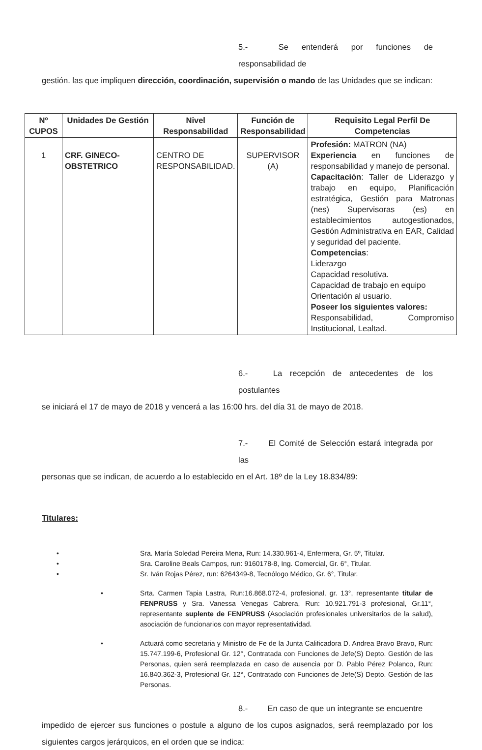5.- Se entenderá por funciones de responsabilidad de
gestión. las que impliquen dirección, coordinación, supervisión o mando de las Unidades que se indican:
| Nº CUPOS | Unidades De Gestión | Nivel Responsabilidad | Función de Responsabilidad | Requisito Legal Perfil De Competencias |
| --- | --- | --- | --- | --- |
| 1 | CRF. GINECO-OBSTETRICO | CENTRO DE RESPONSABILIDAD. | SUPERVISOR (A) | Profesión: MATRON (NA) Experiencia en funciones de responsabilidad y manejo de personal. Capacitación : Taller de Liderazgo y trabajo en equipo, Planificación estratégica, Gestión para Matronas (nes) Supervisoras (es) en establecimientos autogestionados, Gestión Administrativa en EAR, Calidad y seguridad del paciente. Competencias : Liderazgo Capacidad resolutiva. Capacidad de trabajo en equipo Orientación al usuario. Poseer los siguientes valores: Responsabilidad, Compromiso Institucional, Lealtad. |
6.- La recepción de antecedentes de los postulantes
se iniciará el 17 de mayo de 2018 y vencerá a las 16:00 hrs. del día 31 de mayo de 2018.
7.- El Comité de Selección estará integrada por las
personas que se indican, de acuerdo a lo establecido en el Art. 18º de la Ley 18.834/89:
Titulares:
• Sra. María Soledad Pereira Mena, Run: 14.330.961-4, Enfermera, Gr. 5º, Titular.
• Sra. Caroline Beals Campos, run: 9160178-8, Ing. Comercial, Gr. 6°, Titular.
• Sr. Iván Rojas Pérez, run: 6264349-8, Tecnólogo Médico, Gr. 6°, Titular.
• Srta. Carmen Tapia Lastra, Run:16.868.072-4, profesional, gr. 13°, representante titular de FENPRUSS y Sra. Vanessa Venegas Cabrera, Run: 10.921.791-3 profesional, Gr.11°, representante suplente de FENPRUSS (Asociación profesionales universitarios de la salud), asociación de funcionarios con mayor representatividad.
• Actuará como secretaria y Ministro de Fe de la Junta Calificadora D. Andrea Bravo Bravo, Run: 15.747.199-6, Profesional Gr. 12°, Contratada con Funciones de Jefe(S) Depto. Gestión de las Personas, quien será reemplazada en caso de ausencia por D. Pablo Pérez Polanco, Run: 16.840.362-3, Profesional Gr. 12°, Contratado con Funciones de Jefe(S) Depto. Gestión de las Personas.
8.- En caso de que un integrante se encuentre
impedido de ejercer sus funciones o postule a alguno de los cupos asignados, será reemplazado por los siguientes cargos jerárquicos, en el orden que se indica: